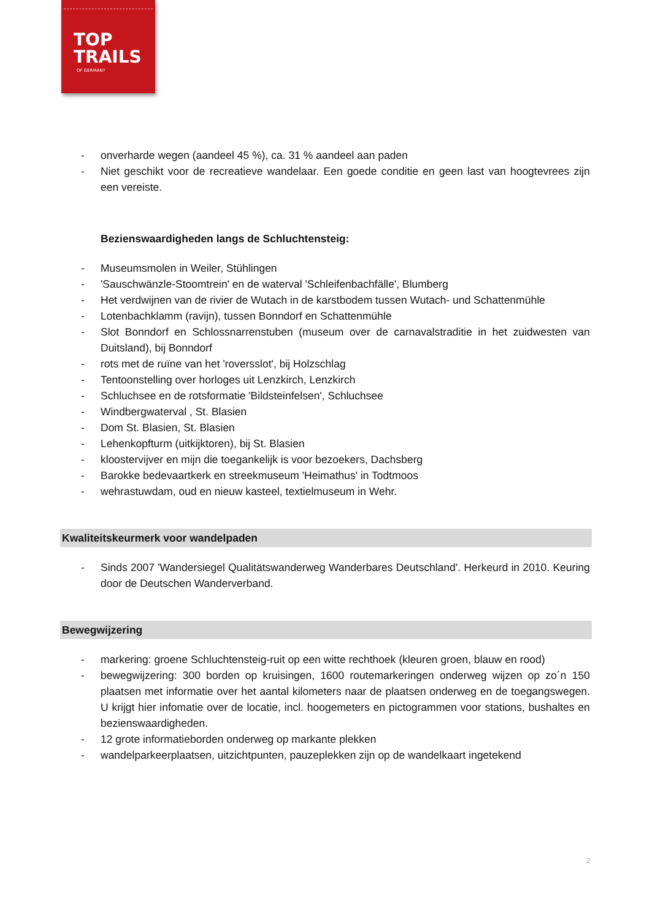TOP
TRAILS
OF GERMANY
- onverharde wegen (aandeel 45 %), ca. 31 % aandeel aan paden
- Niet geschikt voor de recreatieve wandelaar. Een goede conditie en geen last van hoogtevrees zijn een vereiste.
Bezienswaardigheden langs de Schluchtensteig:
- Museumsmolen in Weiler, Stühlingen
- 'Sauschwänzle-Stoomtrein' en de waterval 'Schleifenbachfälle', Blumberg
- Het verdwijnen van de rivier de Wutach in de karstbodem tussen Wutach- und Schattenmühle
- Lotenbachklamm (ravijn), tussen Bonndorf en Schattenmühle
- Slot Bonndorf en Schlossnarrenstuben (museum over de carnavalstraditie in het zuidwesten van Duitsland), bij Bonndorf
- rots met de ruïne van het 'roversslot', bij Holzschlag
- Tentoonstelling over horloges uit Lenzkirch, Lenzkirch
- Schluchsee en de rotsformatie 'Bildsteinfelsen', Schluchsee
- Windbergwaterval , St. Blasien
- Dom St. Blasien, St. Blasien
- Lehenkopfturm (uitkijktoren), bij St. Blasien
- kloostervijver en mijn die toegankelijk is voor bezoekers, Dachsberg
- Barokke bedevaartkerk en streekmuseum 'Heimathus' in Todtmoos
- wehrastuwdam, oud en nieuw kasteel, textielmuseum in Wehr.
Kwaliteitskeurmerk voor wandelpaden
- Sinds 2007 'Wandersiegel Qualitätswanderweg Wanderbares Deutschland'. Herkeurd in 2010. Keuring door de Deutschen Wanderverband.
Bewegwijzering
- markering: groene Schluchtensteig-ruit op een witte rechthoek (kleuren groen, blauw en rood)
- bewegwijzering: 300 borden op kruisingen, 1600 routemarkeringen onderweg wijzen op zo´n 150 plaatsen met informatie over het aantal kilometers naar de plaatsen onderweg en de toegangswegen. U krijgt hier infomatie over de locatie, incl. hoogemeters en pictogrammen voor stations, bushaltes en bezienswaardigheden.
- 12 grote informatieborden onderweg op markante plekken
- wandelparkeerplaatsen, uitzichtpunten, pauzeplekken zijn op de wandelkaart ingetekend
2